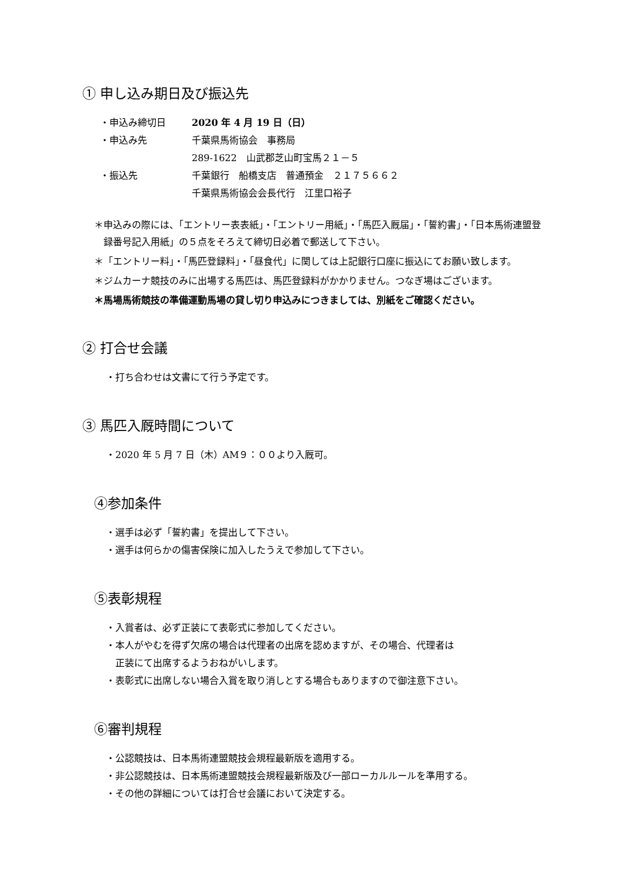① 申し込み期日及び振込先
| ・申込み締切日 | 2020 年 4 月 19 日（日） |
| ・申込み先 | 千葉県馬術協会 事務局 |
| | 289-1622 山武郡芝山町宝馬２１－５ |
| ・振込先 | 千葉銀行 船橋支店 普通預金 ２１７５６６２ |
| | 千葉県馬術協会会長代行 江里口裕子 |
＊申込みの際には、「エントリー表表紙」・「エントリー用紙」・「馬匹入厩届」・「誓約書」・「日本馬術連盟登録番号記入用紙」の５点をそろえて締切日必着で郵送して下さい。
＊「エントリー料」・「馬匹登録料」・「昼食代」に関しては上記銀行口座に振込にてお願い致します。
＊ジムカーナ競技のみに出場する馬匹は、馬匹登録料がかかりません。つなぎ場はございます。
＊馬場馬術競技の準備運動馬場の貸し切り申込みにつきましては、別紙をご確認ください。
② 打合せ会議
・打ち合わせは文書にて行う予定です。
③ 馬匹入厩時間について
・2020 年 5 月 7 日（木）AM９：００より入厩可。
④参加条件
・選手は必ず「誓約書」を提出して下さい。
・選手は何らかの傷害保険に加入したうえで参加して下さい。
⑤表彰規程
・入賞者は、必ず正装にて表彰式に参加してください。
・本人がやむを得ず欠席の場合は代理者の出席を認めますが、その場合、代理者は
　正装にて出席するようおねがいします。
・表彰式に出席しない場合入賞を取り消しとする場合もありますので御注意下さい。
⑥審判規程
・公認競技は、日本馬術連盟競技会規程最新版を適用する。
・非公認競技は、日本馬術連盟競技会規程最新版及び一部ローカルルールを準用する。
・その他の詳細については打合せ会議において決定する。